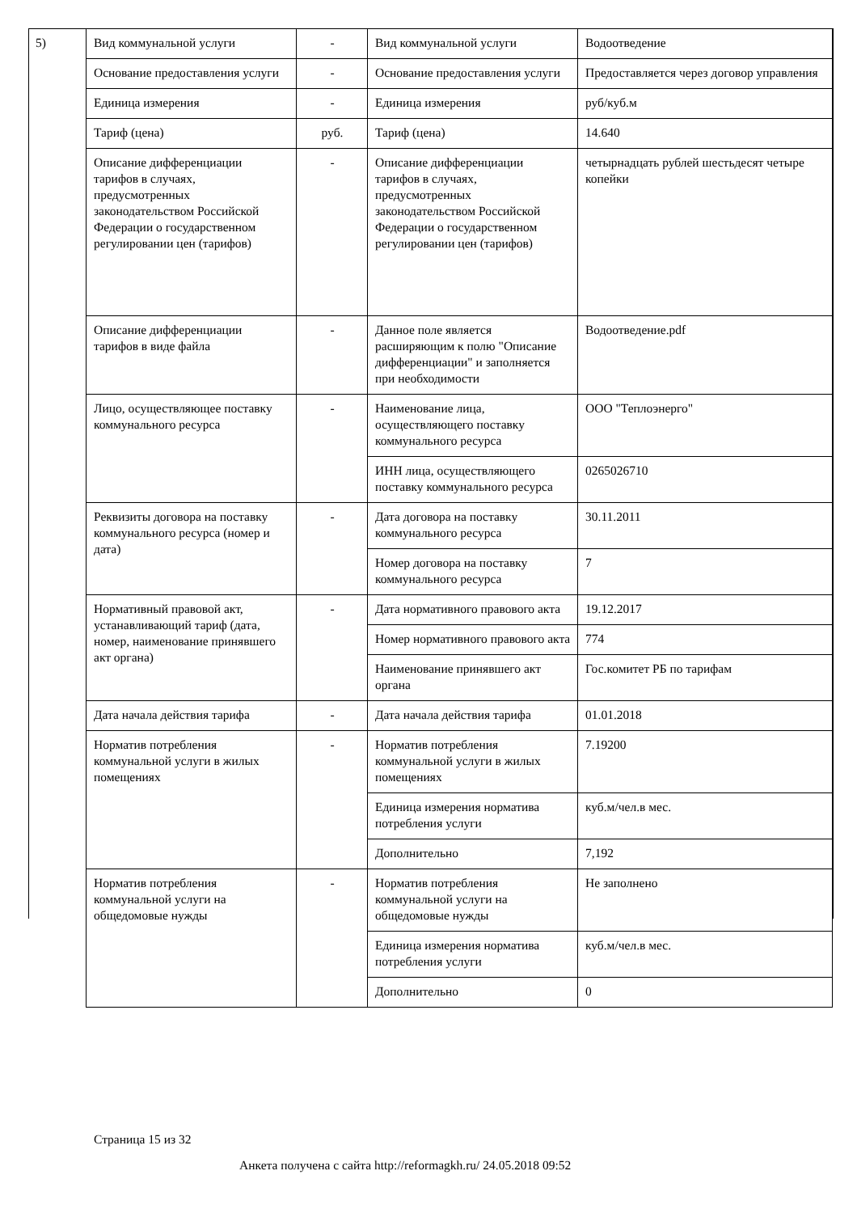5)
| Вид коммунальной услуги | - | Вид коммунальной услуги | Водоотведение |
| Основание предоставления услуги | - | Основание предоставления услуги | Предоставляется через договор управления |
| Единица измерения | - | Единица измерения | руб/куб.м |
| Тариф (цена) | руб. | Тариф (цена) | 14.640 |
| Описание дифференциации тарифов в случаях, предусмотренных законодательством Российской Федерации о государственном регулировании цен (тарифов) | - | Описание дифференциации тарифов в случаях, предусмотренных законодательством Российской Федерации о государственном регулировании цен (тарифов) | четырнадцать рублей шестьдесят четыре копейки |
| Описание дифференциации тарифов в виде файла | - | Данное поле является расширяющим к полю "Описание дифференциации" и заполняется при необходимости | Водоотведение.pdf |
| Лицо, осуществляющее поставку коммунального ресурса | - | Наименование лица, осуществляющего поставку коммунального ресурса | ООО "Теплоэнерго" |
| | | ИНН лица, осуществляющего поставку коммунального ресурса | 0265026710 |
| Реквизиты договора на поставку коммунального ресурса (номер и дата) | - | Дата договора на поставку коммунального ресурса | 30.11.2011 |
| | | Номер договора на поставку коммунального ресурса | 7 |
| Нормативный правовой акт, устанавливающий тариф (дата, номер, наименование принявшего акт органа) | - | Дата нормативного правового акта | 19.12.2017 |
| | | Номер нормативного правового акта | 774 |
| | | Наименование принявшего акт органа | Гос.комитет РБ по тарифам |
| Дата начала действия тарифа | - | Дата начала действия тарифа | 01.01.2018 |
| Норматив потребления коммунальной услуги в жилых помещениях | - | Норматив потребления коммунальной услуги в жилых помещениях | 7.19200 |
| | | Единица измерения норматива потребления услуги | куб.м/чел.в мес. |
| | | Дополнительно | 7,192 |
| Норматив потребления коммунальной услуги на общедомовые нужды | - | Норматив потребления коммунальной услуги на общедомовые нужды | Не заполнено |
| | | Единица измерения норматива потребления услуги | куб.м/чел.в мес. |
| | | Дополнительно | 0 |
Страница 15 из 32
Анкета получена с сайта http://reformagkh.ru/ 24.05.2018 09:52